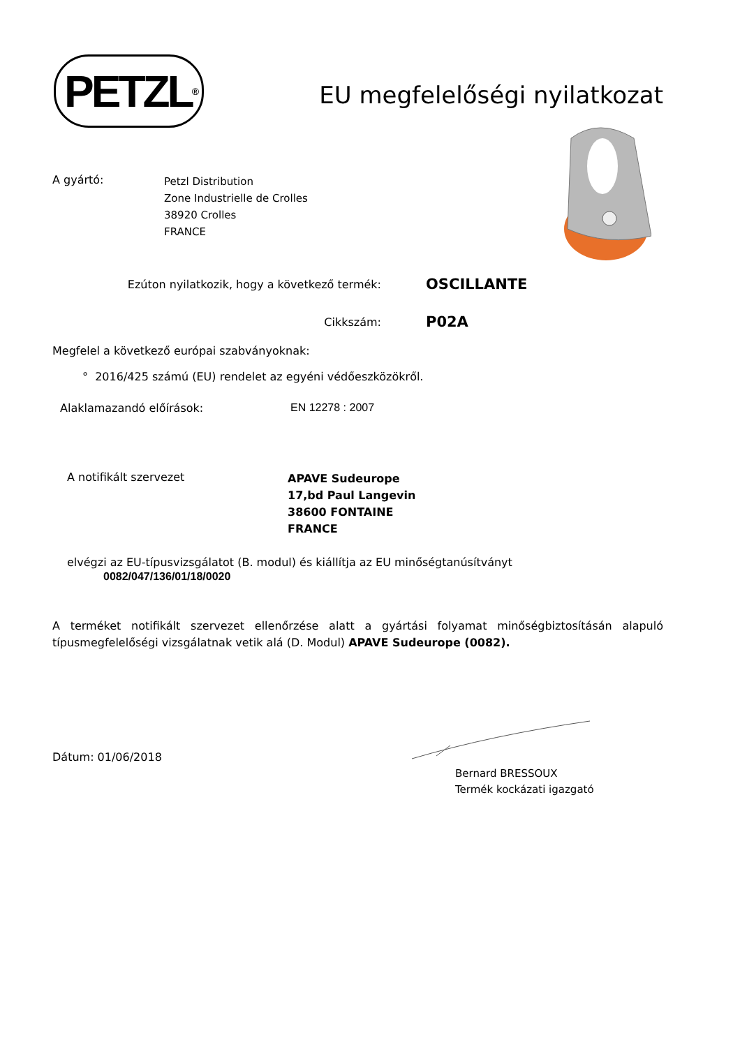PETZL<sup>®</sup>
EU megfelelőségi nyilatkozat
A gyártó:
Petzl Distribution
Zone Industrielle de Crolles
38920 Crolles
FRANCE
Ezúton nyilatkozik, hogy a következő termék:
OSCILLANTE
Cikkszám:
P02A
Megfelel a következő európai szabványoknak:
° 2016/425 számú (EU) rendelet az egyéni védőeszközökről.
Alaklamazandó előírások: EN 12278 : 2007
A notifikált szervezet
APAVE Sudeurope
17,bd Paul Langevin
38600 FONTAINE
FRANCE
elvégzi az EU-típusvizsgálatot (B. modul) és kiállítja az EU minőségtanúsítványt
0082/047/136/01/18/0020
A terméket notifikált szervezet ellenőrzése alatt a gyártási folyamat minőségbiztosításán alapuló típusmegfelelőségi vizsgálatnak vetik alá (D. Modul) APAVE Sudeurope (0082).
Dátum: 01/06/2018
Bernard BRESSOUX
Termék kockázati igazgató